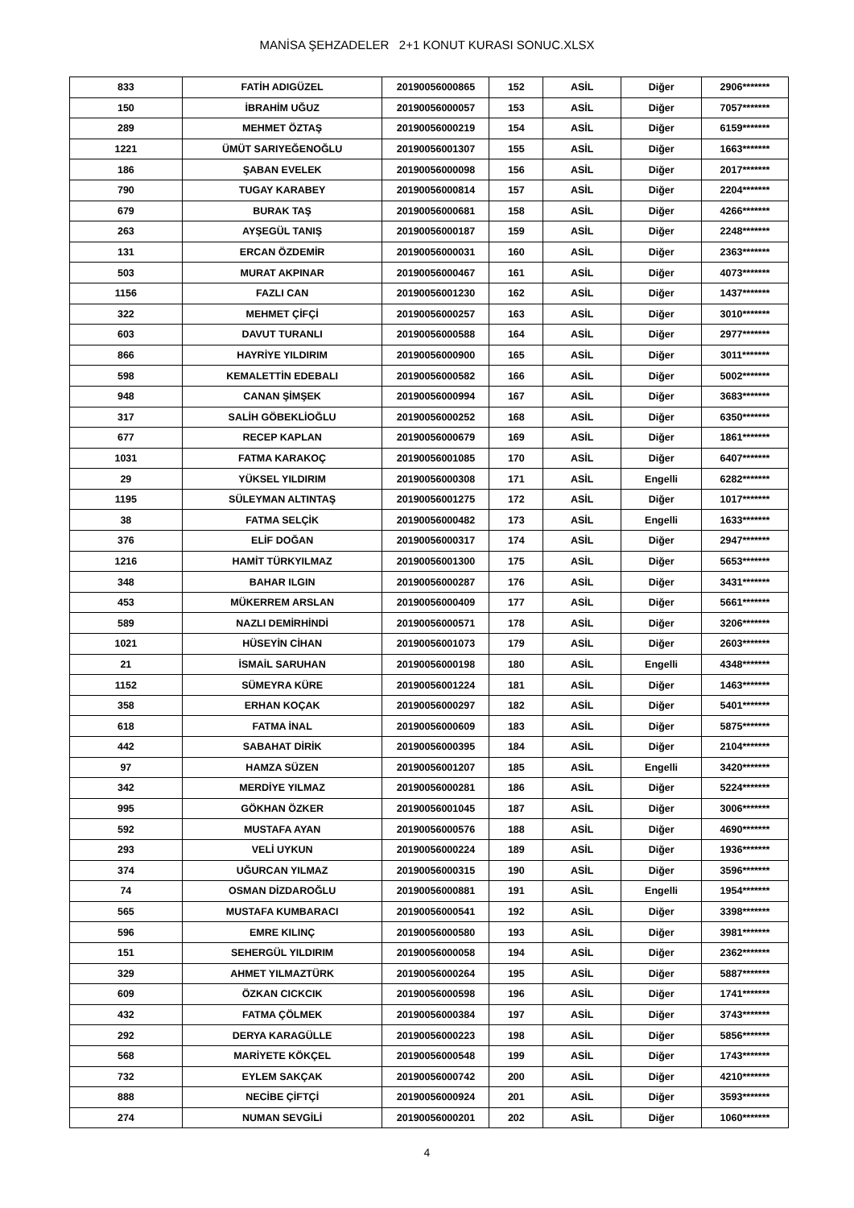MANİSA ŞEHZADELER 2+1 KONUT KURASI SONUC.XLSX
| 833 | FATİH ADIGÜZEL | 20190056000865 | 152 | ASİL | Diğer | 2906******* |
| 150 | İBRAHİM UĞUZ | 20190056000057 | 153 | ASİL | Diğer | 7057******* |
| 289 | MEHMET ÖZTAŞ | 20190056000219 | 154 | ASİL | Diğer | 6159******* |
| 1221 | ÜMÜT SARIYEĞENOĞLU | 20190056001307 | 155 | ASİL | Diğer | 1663******* |
| 186 | ŞABAN EVELEK | 20190056000098 | 156 | ASİL | Diğer | 2017******* |
| 790 | TUGAY KARABEY | 20190056000814 | 157 | ASİL | Diğer | 2204******* |
| 679 | BURAK TAŞ | 20190056000681 | 158 | ASİL | Diğer | 4266******* |
| 263 | AYŞEGÜL TANIŞ | 20190056000187 | 159 | ASİL | Diğer | 2248******* |
| 131 | ERCAN ÖZDEMİR | 20190056000031 | 160 | ASİL | Diğer | 2363******* |
| 503 | MURAT AKPINAR | 20190056000467 | 161 | ASİL | Diğer | 4073******* |
| 1156 | FAZLI CAN | 20190056001230 | 162 | ASİL | Diğer | 1437******* |
| 322 | MEHMET ÇİFÇİ | 20190056000257 | 163 | ASİL | Diğer | 3010******* |
| 603 | DAVUT TURANLI | 20190056000588 | 164 | ASİL | Diğer | 2977******* |
| 866 | HAYRİYE YILDIRIM | 20190056000900 | 165 | ASİL | Diğer | 3011******* |
| 598 | KEMALETTİN EDEBALI | 20190056000582 | 166 | ASİL | Diğer | 5002******* |
| 948 | CANAN ŞİMŞEK | 20190056000994 | 167 | ASİL | Diğer | 3683******* |
| 317 | SALİH GÖBEKLİOĞLU | 20190056000252 | 168 | ASİL | Diğer | 6350******* |
| 677 | RECEP KAPLAN | 20190056000679 | 169 | ASİL | Diğer | 1861******* |
| 1031 | FATMA KARAKOÇ | 20190056001085 | 170 | ASİL | Diğer | 6407******* |
| 29 | YÜKSEL YILDIRIM | 20190056000308 | 171 | ASİL | Engelli | 6282******* |
| 1195 | SÜLEYMAN ALTINTAŞ | 20190056001275 | 172 | ASİL | Diğer | 1017******* |
| 38 | FATMA SELÇİK | 20190056000482 | 173 | ASİL | Engelli | 1633******* |
| 376 | ELİF DOĞAN | 20190056000317 | 174 | ASİL | Diğer | 2947******* |
| 1216 | HAMİT TÜRKYILMAZ | 20190056001300 | 175 | ASİL | Diğer | 5653******* |
| 348 | BAHAR ILGIN | 20190056000287 | 176 | ASİL | Diğer | 3431******* |
| 453 | MÜKERREM ARSLAN | 20190056000409 | 177 | ASİL | Diğer | 5661******* |
| 589 | NAZLI DEMİRHİNDİ | 20190056000571 | 178 | ASİL | Diğer | 3206******* |
| 1021 | HÜSEYİN CİHAN | 20190056001073 | 179 | ASİL | Diğer | 2603******* |
| 21 | İSMAİL SARUHAN | 20190056000198 | 180 | ASİL | Engelli | 4348******* |
| 1152 | SÜMEYRA KÜRE | 20190056001224 | 181 | ASİL | Diğer | 1463******* |
| 358 | ERHAN KOÇAK | 20190056000297 | 182 | ASİL | Diğer | 5401******* |
| 618 | FATMA İNAL | 20190056000609 | 183 | ASİL | Diğer | 5875******* |
| 442 | SABAHAT DİRİK | 20190056000395 | 184 | ASİL | Diğer | 2104******* |
| 97 | HAMZA SÜZEN | 20190056001207 | 185 | ASİL | Engelli | 3420******* |
| 342 | MERDİYE YILMAZ | 20190056000281 | 186 | ASİL | Diğer | 5224******* |
| 995 | GÖKHAN ÖZKER | 20190056001045 | 187 | ASİL | Diğer | 3006******* |
| 592 | MUSTAFA AYAN | 20190056000576 | 188 | ASİL | Diğer | 4690******* |
| 293 | VELİ UYKUN | 20190056000224 | 189 | ASİL | Diğer | 1936******* |
| 374 | UĞURCAN YILMAZ | 20190056000315 | 190 | ASİL | Diğer | 3596******* |
| 74 | OSMAN DİZDAROĞLU | 20190056000881 | 191 | ASİL | Engelli | 1954******* |
| 565 | MUSTAFA KUMBARACI | 20190056000541 | 192 | ASİL | Diğer | 3398******* |
| 596 | EMRE KILINÇ | 20190056000580 | 193 | ASİL | Diğer | 3981******* |
| 151 | SEHERGÜL YILDIRIM | 20190056000058 | 194 | ASİL | Diğer | 2362******* |
| 329 | AHMET YILMAZTÜRK | 20190056000264 | 195 | ASİL | Diğer | 5887******* |
| 609 | ÖZKAN CICKCIK | 20190056000598 | 196 | ASİL | Diğer | 1741******* |
| 432 | FATMA ÇÖLMEK | 20190056000384 | 197 | ASİL | Diğer | 3743******* |
| 292 | DERYA KARAGÜLLE | 20190056000223 | 198 | ASİL | Diğer | 5856******* |
| 568 | MARİYETE KÖKÇEL | 20190056000548 | 199 | ASİL | Diğer | 1743******* |
| 732 | EYLEM SAKÇAK | 20190056000742 | 200 | ASİL | Diğer | 4210******* |
| 888 | NECİBE ÇİFTÇİ | 20190056000924 | 201 | ASİL | Diğer | 3593******* |
| 274 | NUMAN SEVGİLİ | 20190056000201 | 202 | ASİL | Diğer | 1060******* |
4